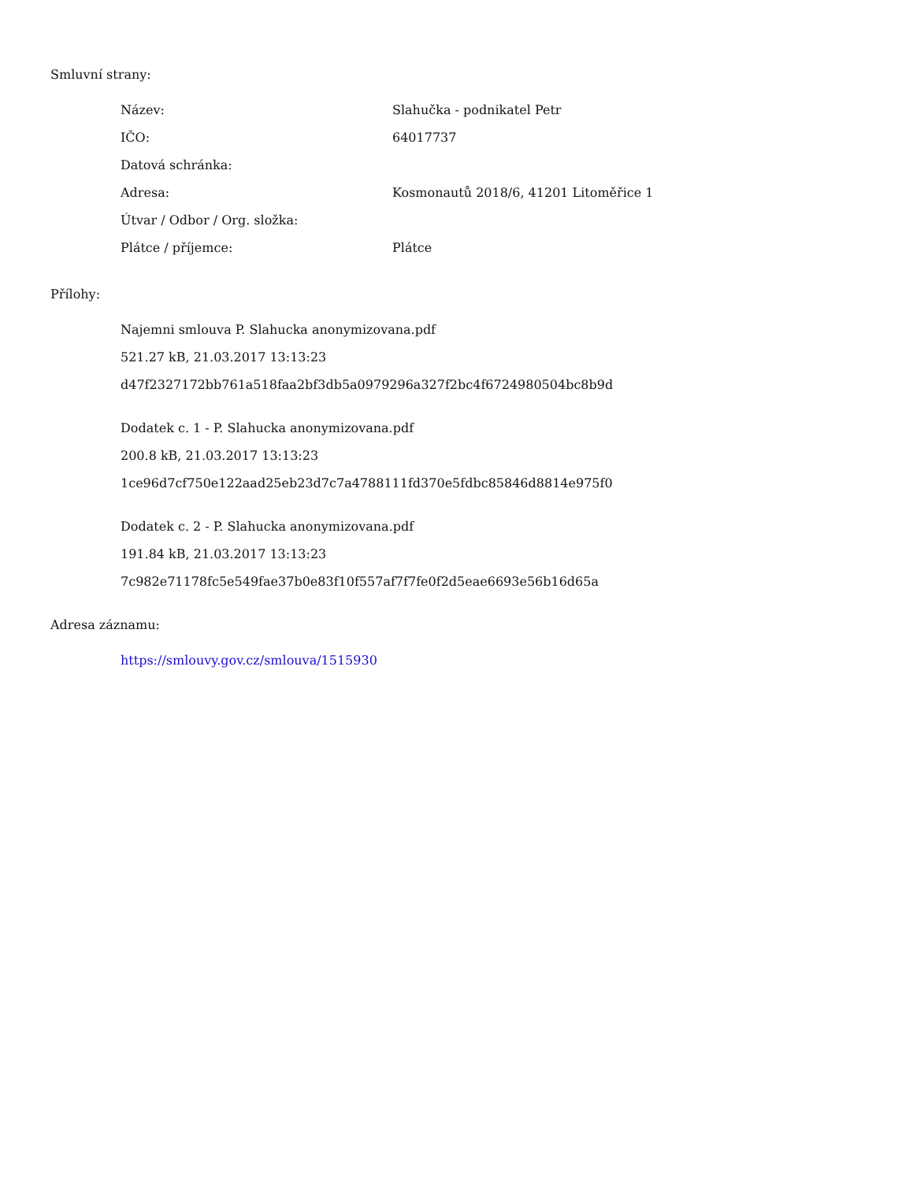Smluvní strany:
| Název: | Slahučka - podnikatel Petr |
| IČO: | 64017737 |
| Datová schránka: | |
| Adresa: | Kosmonautů 2018/6, 41201 Litoměřice 1 |
| Útvar / Odbor / Org. složka: | |
| Plátce / příjemce: | Plátce |
Přílohy:
Najemni smlouva P. Slahucka anonymizovana.pdf
521.27 kB, 21.03.2017 13:13:23
d47f2327172bb761a518faa2bf3db5a0979296a327f2bc4f6724980504bc8b9d
Dodatek c. 1 - P. Slahucka anonymizovana.pdf
200.8 kB, 21.03.2017 13:13:23
1ce96d7cf750e122aad25eb23d7c7a4788111fd370e5fdbc85846d8814e975f0
Dodatek c. 2 - P. Slahucka anonymizovana.pdf
191.84 kB, 21.03.2017 13:13:23
7c982e71178fc5e549fae37b0e83f10f557af7f7fe0f2d5eae6693e56b16d65a
Adresa záznamu:
https://smlouvy.gov.cz/smlouva/1515930